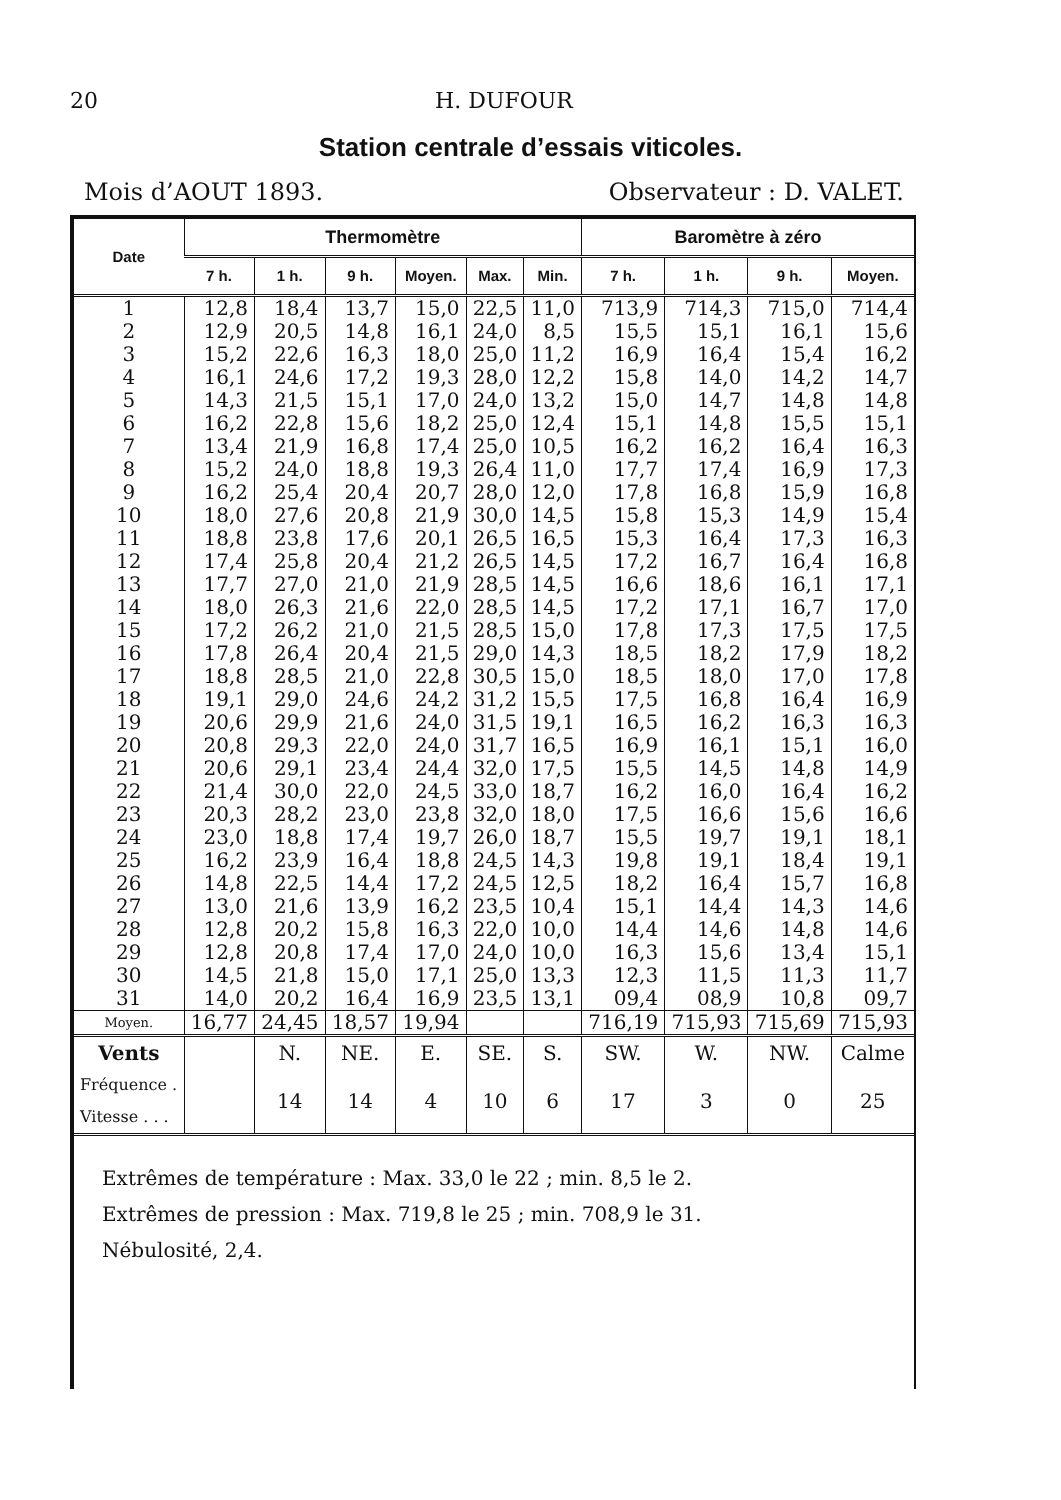20 H. DUFOUR
Station centrale d’essais viticoles.
Mois d’AOUT 1893. Observateur : D. VALET.
| Date | Thermomètre | | | | | | Baromètre à zéro | | | |
| --- | --- | --- | --- | --- | --- | --- | --- | --- | --- | --- |
| | 7 h. | 1 h. | 9 h. | Moyen. | Max. | Min. | 7 h. | 1 h. | 9 h. | Moyen. |
| 1 | 12,8 | 18,4 | 13,7 | 15,0 | 22,5 | 11,0 | 713,9 | 714,3 | 715,0 | 714,4 |
| 2 | 12,9 | 20,5 | 14,8 | 16,1 | 24,0 | 8,5 | 15,5 | 15,1 | 16,1 | 15,6 |
| 3 | 15,2 | 22,6 | 16,3 | 18,0 | 25,0 | 11,2 | 16,9 | 16,4 | 15,4 | 16,2 |
| 4 | 16,1 | 24,6 | 17,2 | 19,3 | 28,0 | 12,2 | 15,8 | 14,0 | 14,2 | 14,7 |
| 5 | 14,3 | 21,5 | 15,1 | 17,0 | 24,0 | 13,2 | 15,0 | 14,7 | 14,8 | 14,8 |
| 6 | 16,2 | 22,8 | 15,6 | 18,2 | 25,0 | 12,4 | 15,1 | 14,8 | 15,5 | 15,1 |
| 7 | 13,4 | 21,9 | 16,8 | 17,4 | 25,0 | 10,5 | 16,2 | 16,2 | 16,4 | 16,3 |
| 8 | 15,2 | 24,0 | 18,8 | 19,3 | 26,4 | 11,0 | 17,7 | 17,4 | 16,9 | 17,3 |
| 9 | 16,2 | 25,4 | 20,4 | 20,7 | 28,0 | 12,0 | 17,8 | 16,8 | 15,9 | 16,8 |
| 10 | 18,0 | 27,6 | 20,8 | 21,9 | 30,0 | 14,5 | 15,8 | 15,3 | 14,9 | 15,4 |
| 11 | 18,8 | 23,8 | 17,6 | 20,1 | 26,5 | 16,5 | 15,3 | 16,4 | 17,3 | 16,3 |
| 12 | 17,4 | 25,8 | 20,4 | 21,2 | 26,5 | 14,5 | 17,2 | 16,7 | 16,4 | 16,8 |
| 13 | 17,7 | 27,0 | 21,0 | 21,9 | 28,5 | 14,5 | 16,6 | 18,6 | 16,1 | 17,1 |
| 14 | 18,0 | 26,3 | 21,6 | 22,0 | 28,5 | 14,5 | 17,2 | 17,1 | 16,7 | 17,0 |
| 15 | 17,2 | 26,2 | 21,0 | 21,5 | 28,5 | 15,0 | 17,8 | 17,3 | 17,5 | 17,5 |
| 16 | 17,8 | 26,4 | 20,4 | 21,5 | 29,0 | 14,3 | 18,5 | 18,2 | 17,9 | 18,2 |
| 17 | 18,8 | 28,5 | 21,0 | 22,8 | 30,5 | 15,0 | 18,5 | 18,0 | 17,0 | 17,8 |
| 18 | 19,1 | 29,0 | 24,6 | 24,2 | 31,2 | 15,5 | 17,5 | 16,8 | 16,4 | 16,9 |
| 19 | 20,6 | 29,9 | 21,6 | 24,0 | 31,5 | 19,1 | 16,5 | 16,2 | 16,3 | 16,3 |
| 20 | 20,8 | 29,3 | 22,0 | 24,0 | 31,7 | 16,5 | 16,9 | 16,1 | 15,1 | 16,0 |
| 21 | 20,6 | 29,1 | 23,4 | 24,4 | 32,0 | 17,5 | 15,5 | 14,5 | 14,8 | 14,9 |
| 22 | 21,4 | 30,0 | 22,0 | 24,5 | 33,0 | 18,7 | 16,2 | 16,0 | 16,4 | 16,2 |
| 23 | 20,3 | 28,2 | 23,0 | 23,8 | 32,0 | 18,0 | 17,5 | 16,6 | 15,6 | 16,6 |
| 24 | 23,0 | 18,8 | 17,4 | 19,7 | 26,0 | 18,7 | 15,5 | 19,7 | 19,1 | 18,1 |
| 25 | 16,2 | 23,9 | 16,4 | 18,8 | 24,5 | 14,3 | 19,8 | 19,1 | 18,4 | 19,1 |
| 26 | 14,8 | 22,5 | 14,4 | 17,2 | 24,5 | 12,5 | 18,2 | 16,4 | 15,7 | 16,8 |
| 27 | 13,0 | 21,6 | 13,9 | 16,2 | 23,5 | 10,4 | 15,1 | 14,4 | 14,3 | 14,6 |
| 28 | 12,8 | 20,2 | 15,8 | 16,3 | 22,0 | 10,0 | 14,4 | 14,6 | 14,8 | 14,6 |
| 29 | 12,8 | 20,8 | 17,4 | 17,0 | 24,0 | 10,0 | 16,3 | 15,6 | 13,4 | 15,1 |
| 30 | 14,5 | 21,8 | 15,0 | 17,1 | 25,0 | 13,3 | 12,3 | 11,5 | 11,3 | 11,7 |
| 31 | 14,0 | 20,2 | 16,4 | 16,9 | 23,5 | 13,1 | 09,4 | 08,9 | 10,8 | 09,7 |
| Moyen. | 16,77 | 24,45 | 18,57 | 19,94 | | | 716,19 | 715,93 | 715,69 | 715,93 |
| Vents | | N. | NE. | E. | SE. | S. | SW. | W. | NW. | Calme |
| Fréquence . Vitesse . . . | | 14 | 14 | 4 | 10 | 6 | 17 | 3 | 0 | 25 |
Extrêmes de température : Max. 33,0 le 22 ; min. 8,5 le 2.
Extrêmes de pression : Max. 719,8 le 25 ; min. 708,9 le 31.
Nébulosité, 2,4.